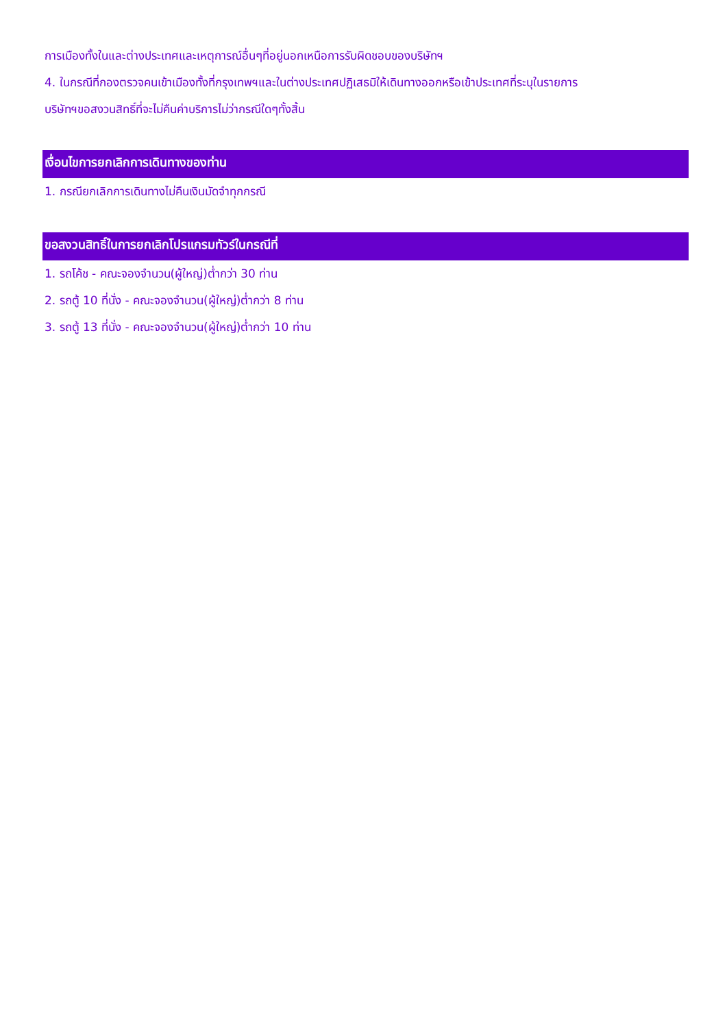การเมืองทั้งในและต่างประเทศและเหตุการณ์อื่นๆที่อยู่นอกเหนือการรับผิดชอบของบริษัทฯ
4. ในกรณีที่กองตรวจคนเข้าเมืองทั้งที่กรุงเทพฯและในต่างประเทศปฏิเสธมิให้เดินทางออกหรือเข้าประเทศที่ระบุในรายการ
บริษัทฯขอสงวนสิทธิ์ที่จะไม่คืนค่าบริการไม่ว่ากรณีใดๆทั้งสิ้น
เงื่อนไขการยกเลิกการเดินทางของท่าน
1. กรณียกเลิกการเดินทางไม่คืนเงินมัดจำทุกกรณี
ขอสงวนสิทธิ์ในการยกเลิกโปรแกรมทัวร์ในกรณีที่
1. รถโค้ช - คณะจองจำนวน(ผู้ใหญ่)ต่ำกว่า 30 ท่าน
2. รถตู้ 10 ที่นั่ง - คณะจองจำนวน(ผู้ใหญ่)ต่ำกว่า 8 ท่าน
3. รถตู้ 13 ที่นั่ง - คณะจองจำนวน(ผู้ใหญ่)ต่ำกว่า 10 ท่าน